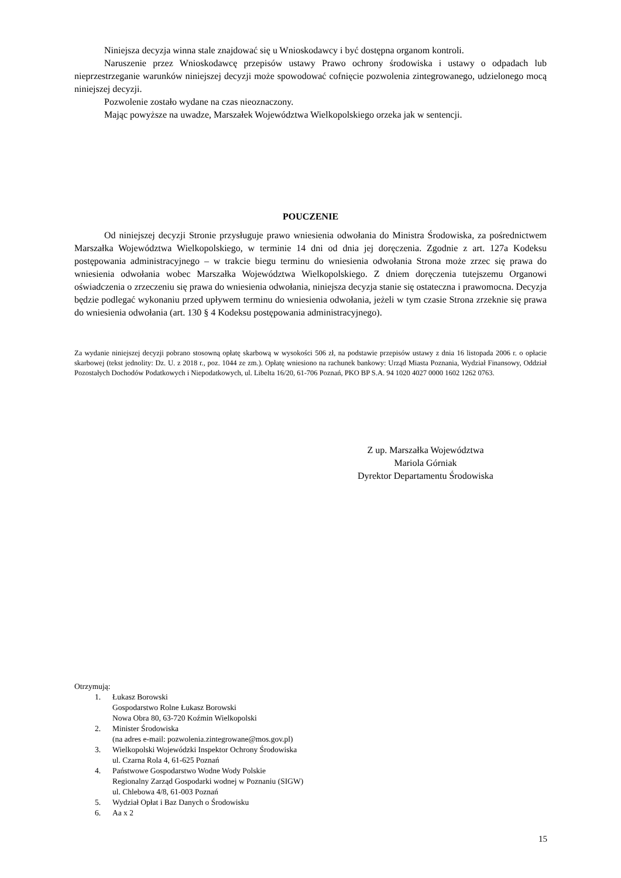Niniejsza decyzja winna stale znajdować się u Wnioskodawcy i być dostępna organom kontroli.
Naruszenie przez Wnioskodawcę przepisów ustawy Prawo ochrony środowiska i ustawy o odpadach lub nieprzestrzeganie warunków niniejszej decyzji może spowodować cofnięcie pozwolenia zintegrowanego, udzielonego mocą niniejszej decyzji.
Pozwolenie zostało wydane na czas nieoznaczony.
Mając powyższe na uwadze, Marszałek Województwa Wielkopolskiego orzeka jak w sentencji.
POUCZENIE
Od niniejszej decyzji Stronie przysługuje prawo wniesienia odwołania do Ministra Środowiska, za pośrednictwem Marszałka Województwa Wielkopolskiego, w terminie 14 dni od dnia jej doręczenia. Zgodnie z art. 127a Kodeksu postępowania administracyjnego – w trakcie biegu terminu do wniesienia odwołania Strona może zrzec się prawa do wniesienia odwołania wobec Marszałka Województwa Wielkopolskiego. Z dniem doręczenia tutejszemu Organowi oświadczenia o zrzeczeniu się prawa do wniesienia odwołania, niniejsza decyzja stanie się ostateczna i prawomocna. Decyzja będzie podlegać wykonaniu przed upływem terminu do wniesienia odwołania, jeżeli w tym czasie Strona zrzeknie się prawa do wniesienia odwołania (art. 130 § 4 Kodeksu postępowania administracyjnego).
Za wydanie niniejszej decyzji pobrano stosowną opłatę skarbową w wysokości 506 zł, na podstawie przepisów ustawy z dnia 16 listopada 2006 r. o opłacie skarbowej (tekst jednolity: Dz. U. z 2018 r., poz. 1044 ze zm.). Opłatę wniesiono na rachunek bankowy: Urząd Miasta Poznania, Wydział Finansowy, Oddział Pozostałych Dochodów Podatkowych i Niepodatkowych, ul. Libelta 16/20, 61-706 Poznań, PKO BP S.A. 94 1020 4027 0000 1602 1262 0763.
Z up. Marszałka Województwa
Mariola Górniak
Dyrektor Departamentu Środowiska
Otrzymują:
1. Łukasz Borowski
Gospodarstwo Rolne Łukasz Borowski
Nowa Obra 80, 63-720 Koźmin Wielkopolski
2. Minister Środowiska
(na adres e-mail: pozwolenia.zintegrowane@mos.gov.pl)
3. Wielkopolski Wojewódzki Inspektor Ochrony Środowiska
ul. Czarna Rola 4, 61-625 Poznań
4. Państwowe Gospodarstwo Wodne Wody Polskie
Regionalny Zarząd Gospodarki wodnej w Poznaniu (SIGW)
ul. Chlebowa 4/8, 61-003 Poznań
5. Wydział Opłat i Baz Danych o Środowisku
6. Aa x 2
15